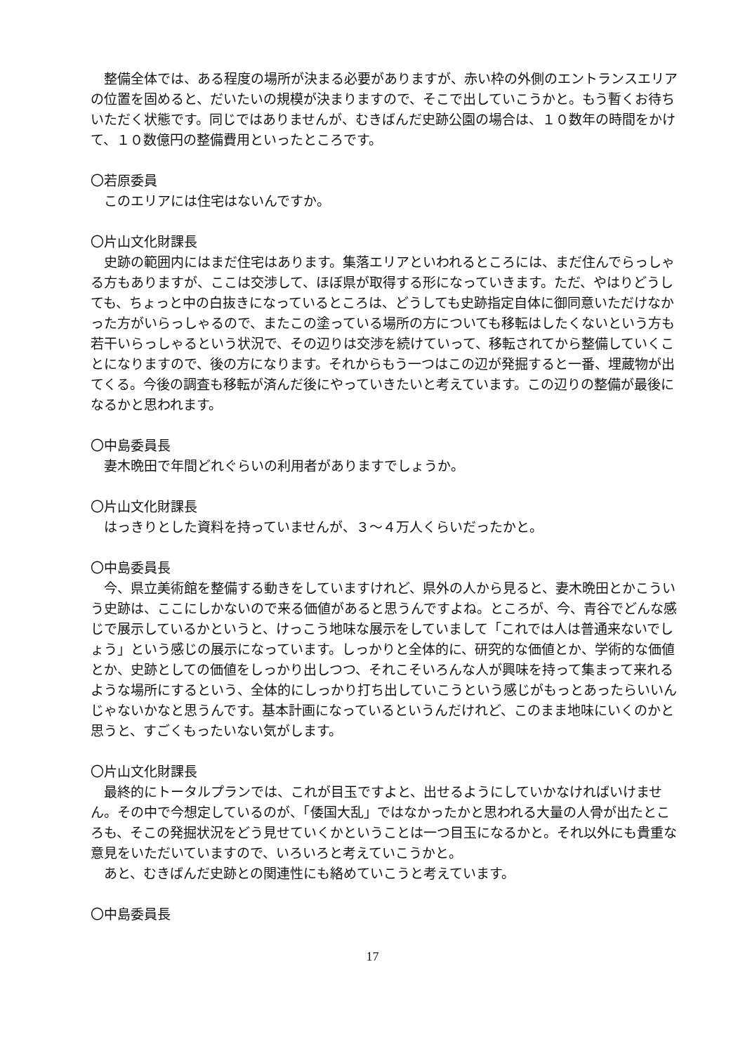整備全体では、ある程度の場所が決まる必要がありますが、赤い枠の外側のエントランスエリアの位置を固めると、だいたいの規模が決まりますので、そこで出していこうかと。もう暫くお待ちいただく状態です。同じではありませんが、むきばんだ史跡公園の場合は、１０数年の時間をかけて、１０数億円の整備費用といったところです。
〇若原委員
このエリアには住宅はないんですか。
〇片山文化財課長
史跡の範囲内にはまだ住宅はあります。集落エリアといわれるところには、まだ住んでらっしゃる方もありますが、ここは交渉して、ほぼ県が取得する形になっていきます。ただ、やはりどうしても、ちょっと中の白抜きになっているところは、どうしても史跡指定自体に御同意いただけなかった方がいらっしゃるので、またこの塗っている場所の方についても移転はしたくないという方も若干いらっしゃるという状況で、その辺りは交渉を続けていって、移転されてから整備していくことになりますので、後の方になります。それからもう一つはこの辺が発掘すると一番、埋蔵物が出てくる。今後の調査も移転が済んだ後にやっていきたいと考えています。この辺りの整備が最後になるかと思われます。
〇中島委員長
妻木晩田で年間どれぐらいの利用者がありますでしょうか。
〇片山文化財課長
はっきりとした資料を持っていませんが、３～４万人くらいだったかと。
〇中島委員長
今、県立美術館を整備する動きをしていますけれど、県外の人から見ると、妻木晩田とかこういう史跡は、ここにしかないので来る価値があると思うんですよね。ところが、今、青谷でどんな感じで展示しているかというと、けっこう地味な展示をしていまして「これでは人は普通来ないでしょう」という感じの展示になっています。しっかりと全体的に、研究的な価値とか、学術的な価値とか、史跡としての価値をしっかり出しつつ、それこそいろんな人が興味を持って集まって来れるような場所にするという、全体的にしっかり打ち出していこうという感じがもっとあったらいいんじゃないかなと思うんです。基本計画になっているというんだけれど、このまま地味にいくのかと思うと、すごくもったいない気がします。
〇片山文化財課長
最終的にトータルプランでは、これが目玉ですよと、出せるようにしていかなければいけません。その中で今想定しているのが、「倭国大乱」ではなかったかと思われる大量の人骨が出たところも、そこの発掘状況をどう見せていくかということは一つ目玉になるかと。それ以外にも貴重な意見をいただいていますので、いろいろと考えていこうかと。
あと、むきばんだ史跡との関連性にも絡めていこうと考えています。
〇中島委員長
17